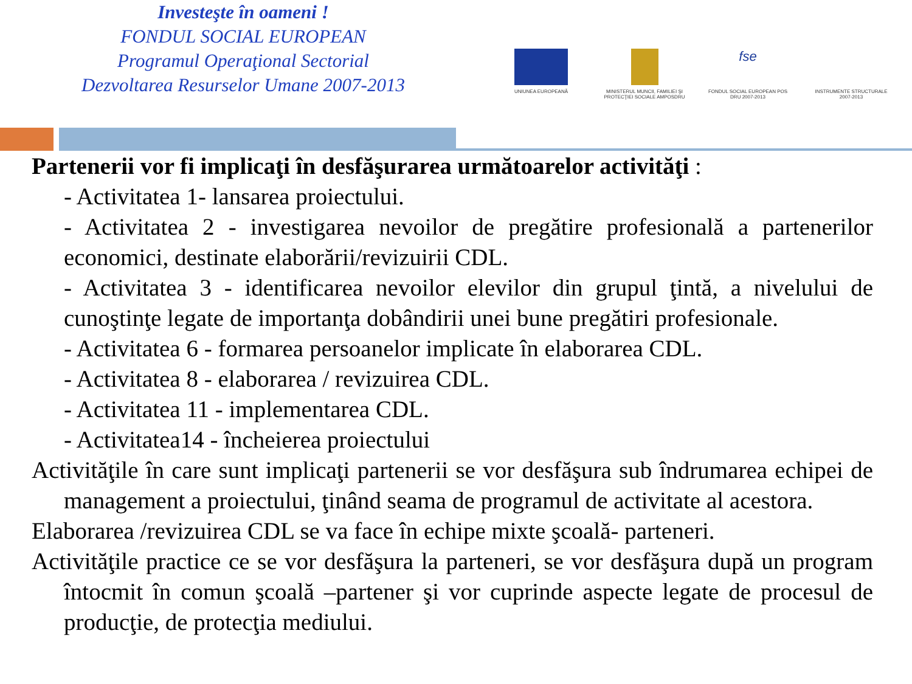Investeşte în oameni !
FONDUL SOCIAL EUROPEAN
Programul Operaţional Sectorial
Dezvoltarea Resurselor Umane 2007-2013
UNIUNEA EUROPEANĂ MINISTERUL MUNCII, FAMILIEI ŞI PROTECŢIEI SOCIALE AMPOSDRU
fse
FONDUL SOCIAL EUROPEAN POS DRU 2007-2013
INSTRUMENTE STRUCTURALE 2007-2013
Partenerii vor fi implicaţi în desfăşurarea următoarelor activităţi :
- Activitatea 1- lansarea proiectului.
- Activitatea 2 - investigarea nevoilor de pregătire profesională a partenerilor economici, destinate elaborării/revizuirii CDL.
- Activitatea 3 - identificarea nevoilor elevilor din grupul ţintă, a nivelului de cunoştinţe legate de importanţa dobândirii unei bune pregătiri profesionale.
- Activitatea 6 - formarea persoanelor implicate în elaborarea CDL.
- Activitatea 8 - elaborarea / revizuirea CDL.
- Activitatea 11 - implementarea CDL.
- Activitatea14 - încheierea proiectului
Activităţile în care sunt implicaţi partenerii se vor desfăşura sub îndrumarea echipei de management a proiectului, ţinând seama de programul de activitate al acestora.
Elaborarea /revizuirea CDL se va face în echipe mixte şcoală- parteneri.
Activităţile practice ce se vor desfăşura la parteneri, se vor desfăşura după un program întocmit în comun şcoală –partener şi vor cuprinde aspecte legate de procesul de producţie, de protecţia mediului.